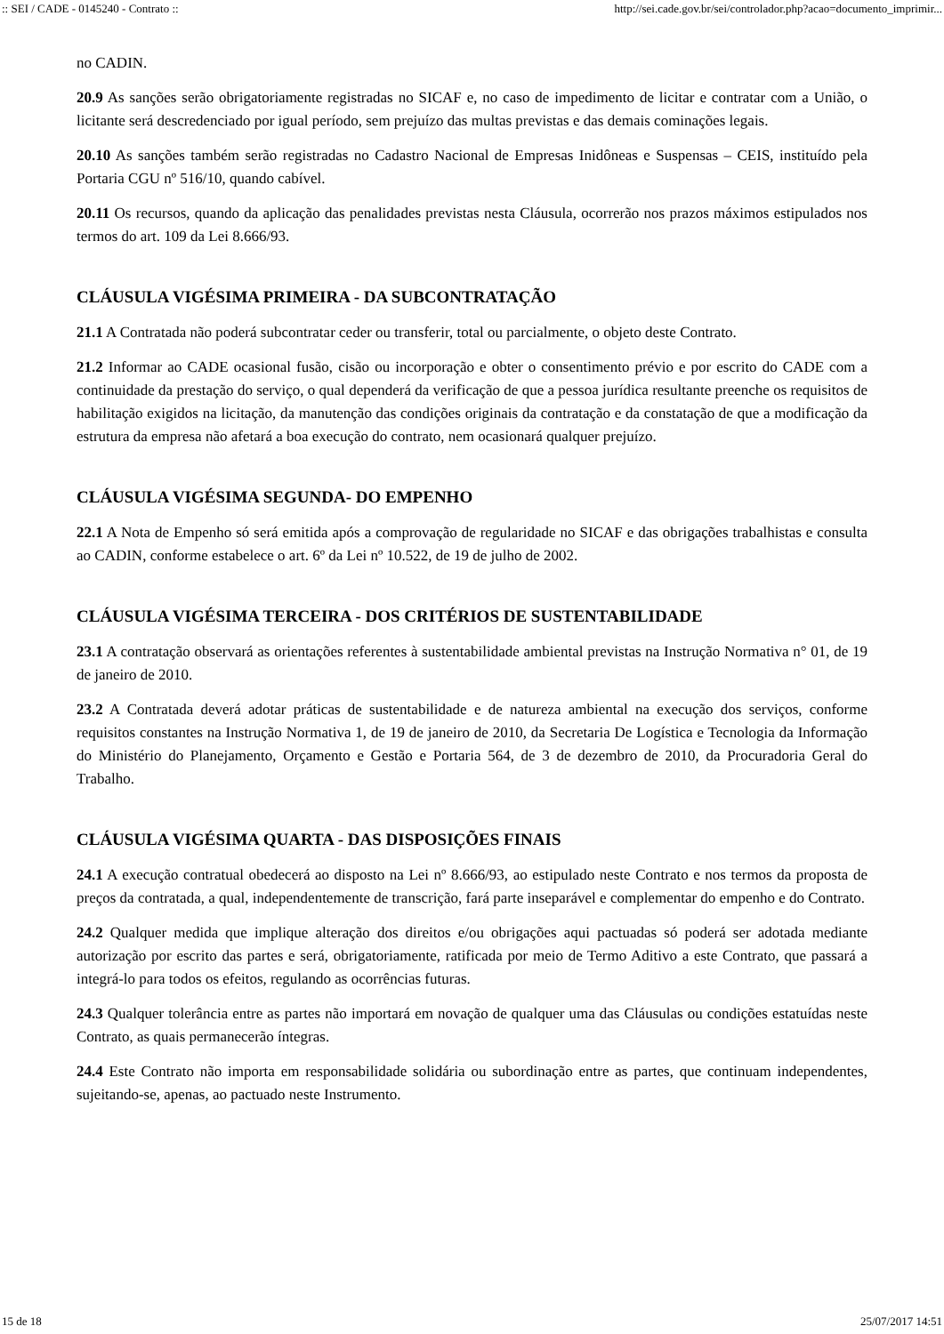:: SEI / CADE - 0145240 - Contrato :: http://sei.cade.gov.br/sei/controlador.php?acao=documento_imprimir...
no CADIN.
20.9 As sanções serão obrigatoriamente registradas no SICAF e, no caso de impedimento de licitar e contratar com a União, o licitante será descredenciado por igual período, sem prejuízo das multas previstas e das demais cominações legais.
20.10 As sanções também serão registradas no Cadastro Nacional de Empresas Inidôneas e Suspensas – CEIS, instituído pela Portaria CGU nº 516/10, quando cabível.
20.11 Os recursos, quando da aplicação das penalidades previstas nesta Cláusula, ocorrerão nos prazos máximos estipulados nos termos do art. 109 da Lei 8.666/93.
CLÁUSULA VIGÉSIMA PRIMEIRA - DA SUBCONTRATAÇÃO
21.1 A Contratada não poderá subcontratar ceder ou transferir, total ou parcialmente, o objeto deste Contrato.
21.2 Informar ao CADE ocasional fusão, cisão ou incorporação e obter o consentimento prévio e por escrito do CADE com a continuidade da prestação do serviço, o qual dependerá da verificação de que a pessoa jurídica resultante preenche os requisitos de habilitação exigidos na licitação, da manutenção das condições originais da contratação e da constatação de que a modificação da estrutura da empresa não afetará a boa execução do contrato, nem ocasionará qualquer prejuízo.
CLÁUSULA VIGÉSIMA SEGUNDA- DO EMPENHO
22.1 A Nota de Empenho só será emitida após a comprovação de regularidade no SICAF e das obrigações trabalhistas e consulta ao CADIN, conforme estabelece o art. 6º da Lei nº 10.522, de 19 de julho de 2002.
CLÁUSULA VIGÉSIMA TERCEIRA - DOS CRITÉRIOS DE SUSTENTABILIDADE
23.1 A contratação observará as orientações referentes à sustentabilidade ambiental previstas na Instrução Normativa n° 01, de 19 de janeiro de 2010.
23.2 A Contratada deverá adotar práticas de sustentabilidade e de natureza ambiental na execução dos serviços, conforme requisitos constantes na Instrução Normativa 1, de 19 de janeiro de 2010, da Secretaria De Logística e Tecnologia da Informação do Ministério do Planejamento, Orçamento e Gestão e Portaria 564, de 3 de dezembro de 2010, da Procuradoria Geral do Trabalho.
CLÁUSULA VIGÉSIMA QUARTA - DAS DISPOSIÇÕES FINAIS
24.1 A execução contratual obedecerá ao disposto na Lei nº 8.666/93, ao estipulado neste Contrato e nos termos da proposta de preços da contratada, a qual, independentemente de transcrição, fará parte inseparável e complementar do empenho e do Contrato.
24.2 Qualquer medida que implique alteração dos direitos e/ou obrigações aqui pactuadas só poderá ser adotada mediante autorização por escrito das partes e será, obrigatoriamente, ratificada por meio de Termo Aditivo a este Contrato, que passará a integrá-lo para todos os efeitos, regulando as ocorrências futuras.
24.3 Qualquer tolerância entre as partes não importará em novação de qualquer uma das Cláusulas ou condições estatuídas neste Contrato, as quais permanecerão íntegras.
24.4 Este Contrato não importa em responsabilidade solidária ou subordinação entre as partes, que continuam independentes, sujeitando-se, apenas, ao pactuado neste Instrumento.
15 de 18 25/07/2017 14:51